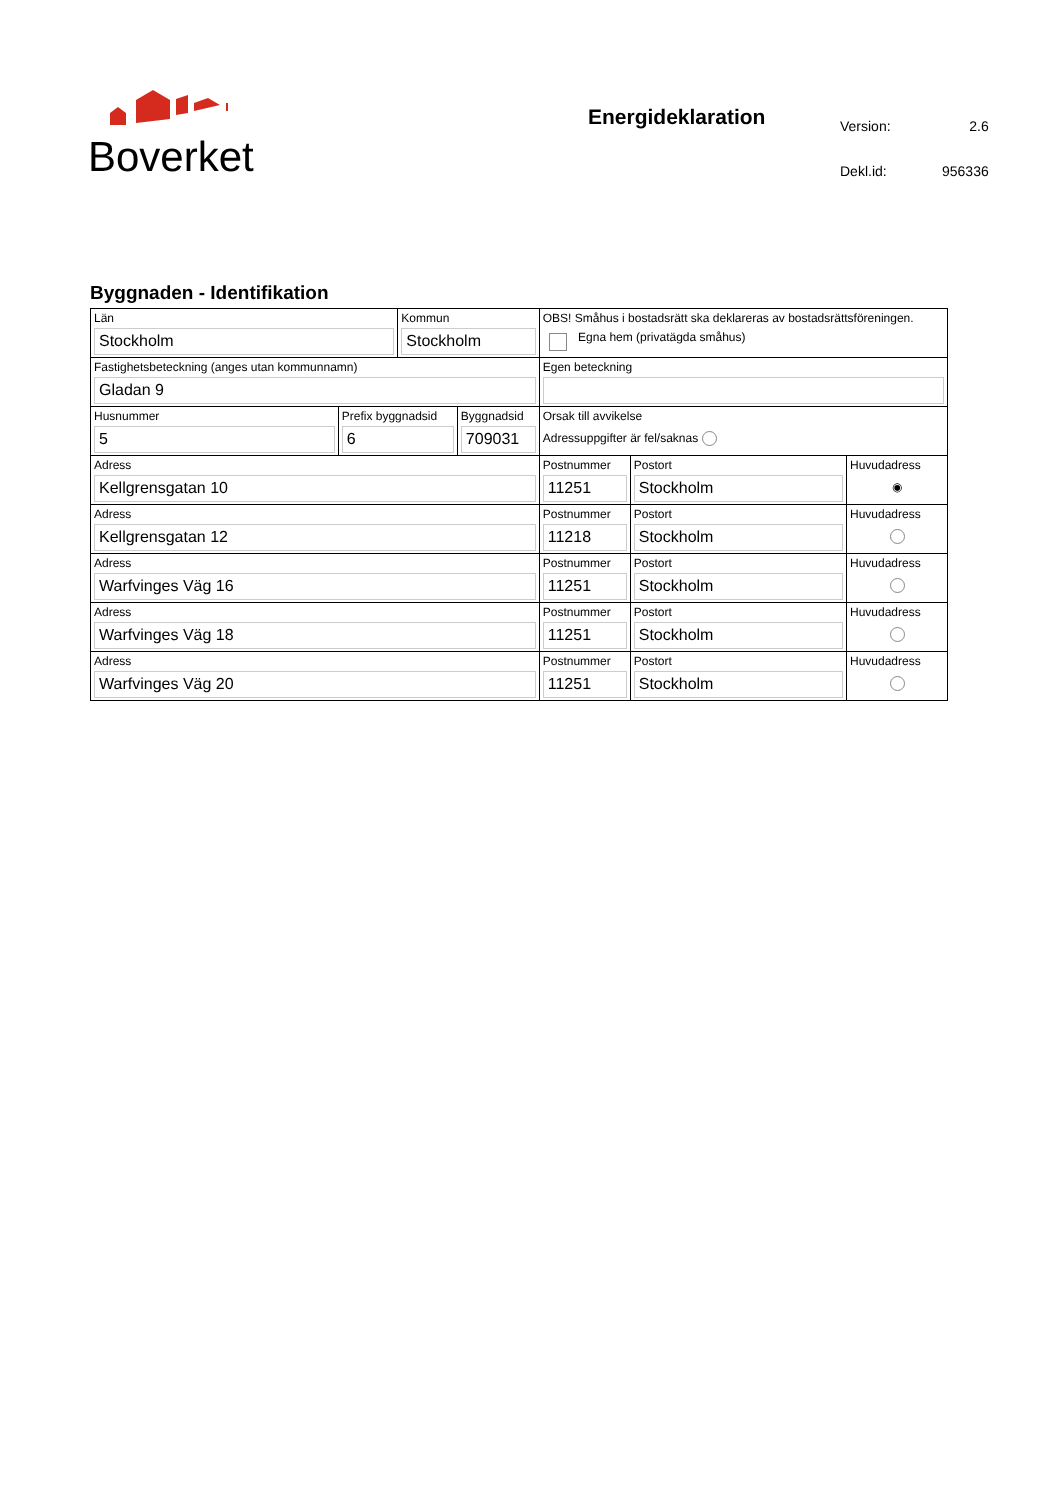Boverket
Energideklaration
| Version: | 2.6 |
| Dekl.id: | 956336 |
Byggnaden - Identifikation
| Län Stockholm | | Kommun Stockholm | | OBS! Småhus i bostadsrätt ska deklareras av bostadsrättsföreningen. Egna hem (privatägda småhus) | | |
| Fastighetsbeteckning (anges utan kommunnamn) Gladan 9 | | | | Egen beteckning | | |
| Husnummer 5 | Prefix byggnadsid 6 | | Byggnadsid 709031 | Orsak till avvikelse Adressuppgifter är fel/saknas | | |
| Adress Kellgrensgatan 10 | | | | Postnummer 11251 | Postort Stockholm | Huvudadress ◉ |
| Adress Kellgrensgatan 12 | | | | Postnummer 11218 | Postort Stockholm | Huvudadress |
| Adress Warfvinges Väg 16 | | | | Postnummer 11251 | Postort Stockholm | Huvudadress |
| Adress Warfvinges Väg 18 | | | | Postnummer 11251 | Postort Stockholm | Huvudadress |
| Adress Warfvinges Väg 20 | | | | Postnummer 11251 | Postort Stockholm | Huvudadress |